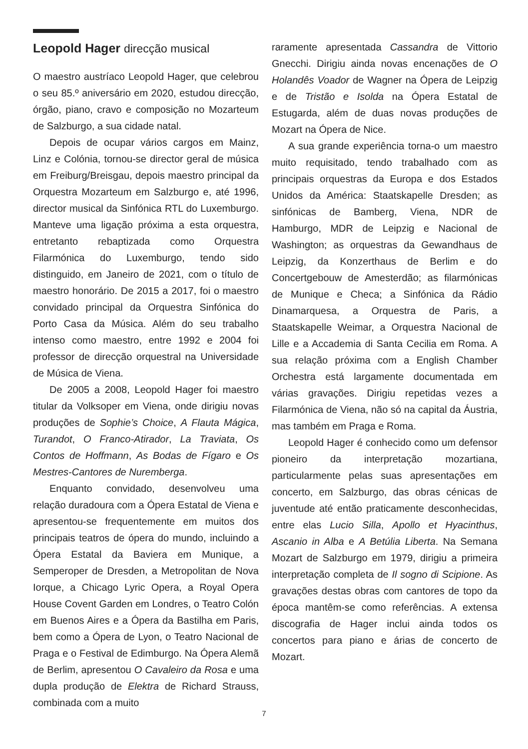Leopold Hager direcção musical
O maestro austríaco Leopold Hager, que celebrou o seu 85.º aniversário em 2020, estudou direcção, órgão, piano, cravo e composição no Mozarteum de Salzburgo, a sua cidade natal.
Depois de ocupar vários cargos em Mainz, Linz e Colónia, tornou-se director geral de música em Freiburg/Breisgau, depois maestro principal da Orquestra Mozarteum em Salzburgo e, até 1996, director musical da Sinfónica RTL do Luxemburgo. Manteve uma ligação próxima a esta orquestra, entretanto rebaptizada como Orquestra Filarmónica do Luxemburgo, tendo sido distinguido, em Janeiro de 2021, com o título de maestro honorário. De 2015 a 2017, foi o maestro convidado principal da Orquestra Sinfónica do Porto Casa da Música. Além do seu trabalho intenso como maestro, entre 1992 e 2004 foi professor de direcção orquestral na Universidade de Música de Viena.
De 2005 a 2008, Leopold Hager foi maestro titular da Volksoper em Viena, onde dirigiu novas produções de Sophie’s Choice, A Flauta Mágica, Turandot, O Franco-Atirador, La Traviata, Os Contos de Hoffmann, As Bodas de Fígaro e Os Mestres-Cantores de Nuremberga.
Enquanto convidado, desenvolveu uma relação duradoura com a Ópera Estatal de Viena e apresentou-se frequentemente em muitos dos principais teatros de ópera do mundo, incluindo a Ópera Estatal da Baviera em Munique, a Semperoper de Dresden, a Metropolitan de Nova Iorque, a Chicago Lyric Opera, a Royal Opera House Covent Garden em Londres, o Teatro Colón em Buenos Aires e a Ópera da Bastilha em Paris, bem como a Ópera de Lyon, o Teatro Nacional de Praga e o Festival de Edimburgo. Na Ópera Alemã de Berlim, apresentou O Cavaleiro da Rosa e uma dupla produção de Elektra de Richard Strauss, combinada com a muito
raramente apresentada Cassandra de Vittorio Gnecchi. Dirigiu ainda novas encenações de O Holandês Voador de Wagner na Ópera de Leipzig e de Tristão e Isolda na Ópera Estatal de Estugarda, além de duas novas produções de Mozart na Ópera de Nice.
A sua grande experiência torna-o um maestro muito requisitado, tendo trabalhado com as principais orquestras da Europa e dos Estados Unidos da América: Staatskapelle Dresden; as sinfónicas de Bamberg, Viena, NDR de Hamburgo, MDR de Leipzig e Nacional de Washington; as orquestras da Gewandhaus de Leipzig, da Konzerthaus de Berlim e do Concertgebouw de Amesterdão; as filarmónicas de Munique e Checa; a Sinfónica da Rádio Dinamarquesa, a Orquestra de Paris, a Staatskapelle Weimar, a Orquestra Nacional de Lille e a Accademia di Santa Cecilia em Roma. A sua relação próxima com a English Chamber Orchestra está largamente documentada em várias gravações. Dirigiu repetidas vezes a Filarmónica de Viena, não só na capital da Áustria, mas também em Praga e Roma.
Leopold Hager é conhecido como um defensor pioneiro da interpretação mozartiana, particularmente pelas suas apresentações em concerto, em Salzburgo, das obras cénicas de juventude até então praticamente desconhecidas, entre elas Lucio Silla, Apollo et Hyacinthus, Ascanio in Alba e A Betúlia Liberta. Na Semana Mozart de Salzburgo em 1979, dirigiu a primeira interpretação completa de Il sogno di Scipione. As gravações destas obras com cantores de topo da época mantêm-se como referências. A extensa discografia de Hager inclui ainda todos os concertos para piano e árias de concerto de Mozart.
7